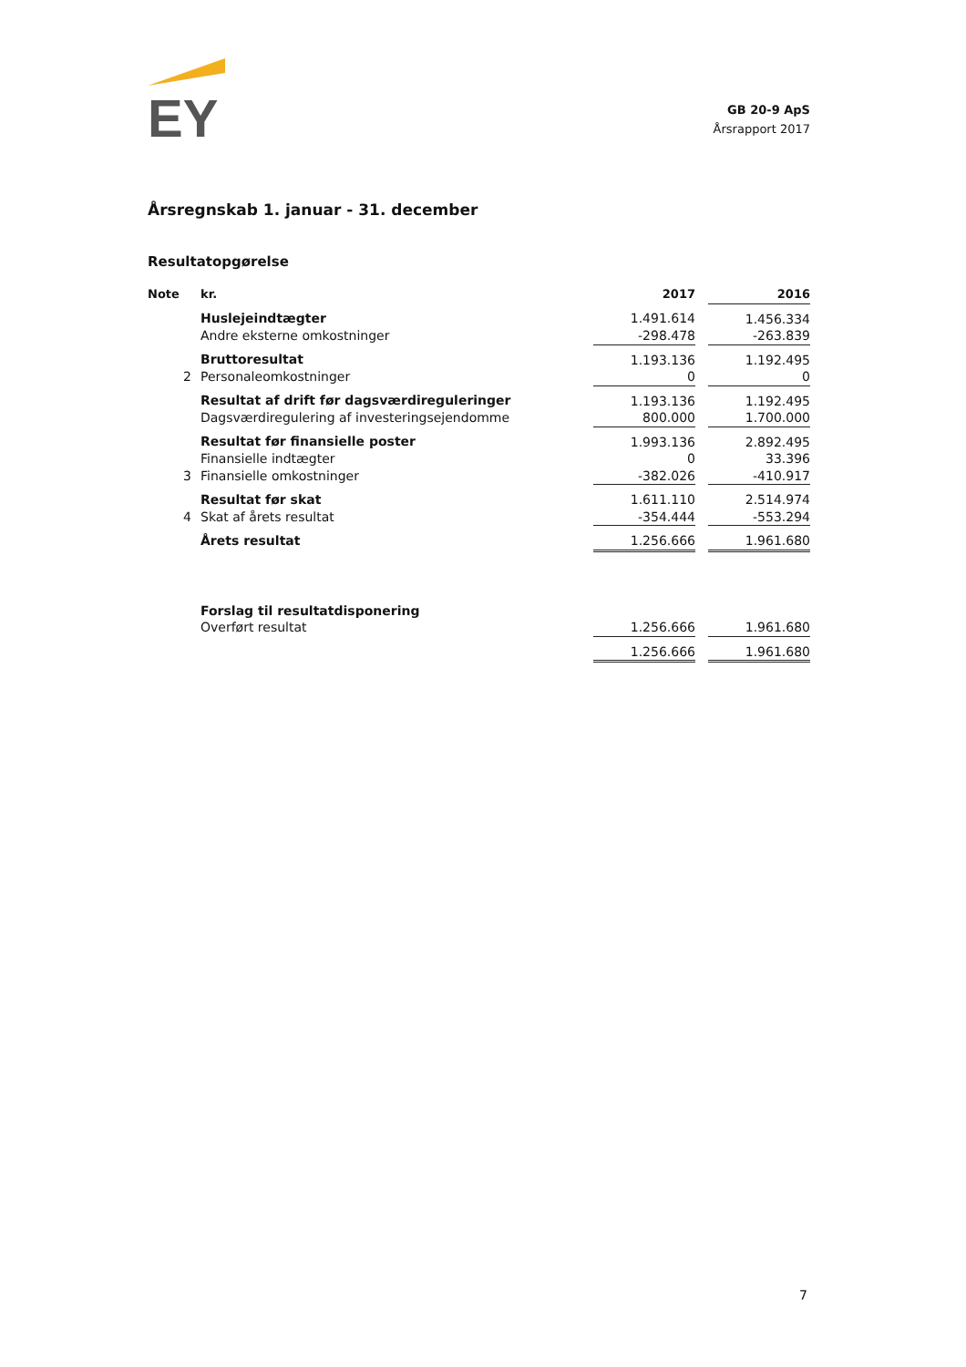EY
GB 20-9 ApS
Årsrapport 2017
Årsregnskab 1. januar - 31. december
Resultatopgørelse
| Note | kr. | 2017 | | 2016 |
| --- | --- | --- | --- | --- |
| | Huslejeindtægter | 1.491.614 | | 1.456.334 |
| | Andre eksterne omkostninger | -298.478 | | -263.839 |
| | Bruttoresultat | 1.193.136 | | 1.192.495 |
| 2 | Personaleomkostninger | 0 | | 0 |
| | Resultat af drift før dagsværdireguleringer | 1.193.136 | | 1.192.495 |
| | Dagsværdiregulering af investeringsejendomme | 800.000 | | 1.700.000 |
| | Resultat før finansielle poster | 1.993.136 | | 2.892.495 |
| | Finansielle indtægter | 0 | | 33.396 |
| 3 | Finansielle omkostninger | -382.026 | | -410.917 |
| | Resultat før skat | 1.611.110 | | 2.514.974 |
| 4 | Skat af årets resultat | -354.444 | | -553.294 |
| | Årets resultat | 1.256.666 | | 1.961.680 |
| | Forslag til resultatdisponering | | | |
| | Overført resultat | 1.256.666 | | 1.961.680 |
| | | 1.256.666 | | 1.961.680 |
7